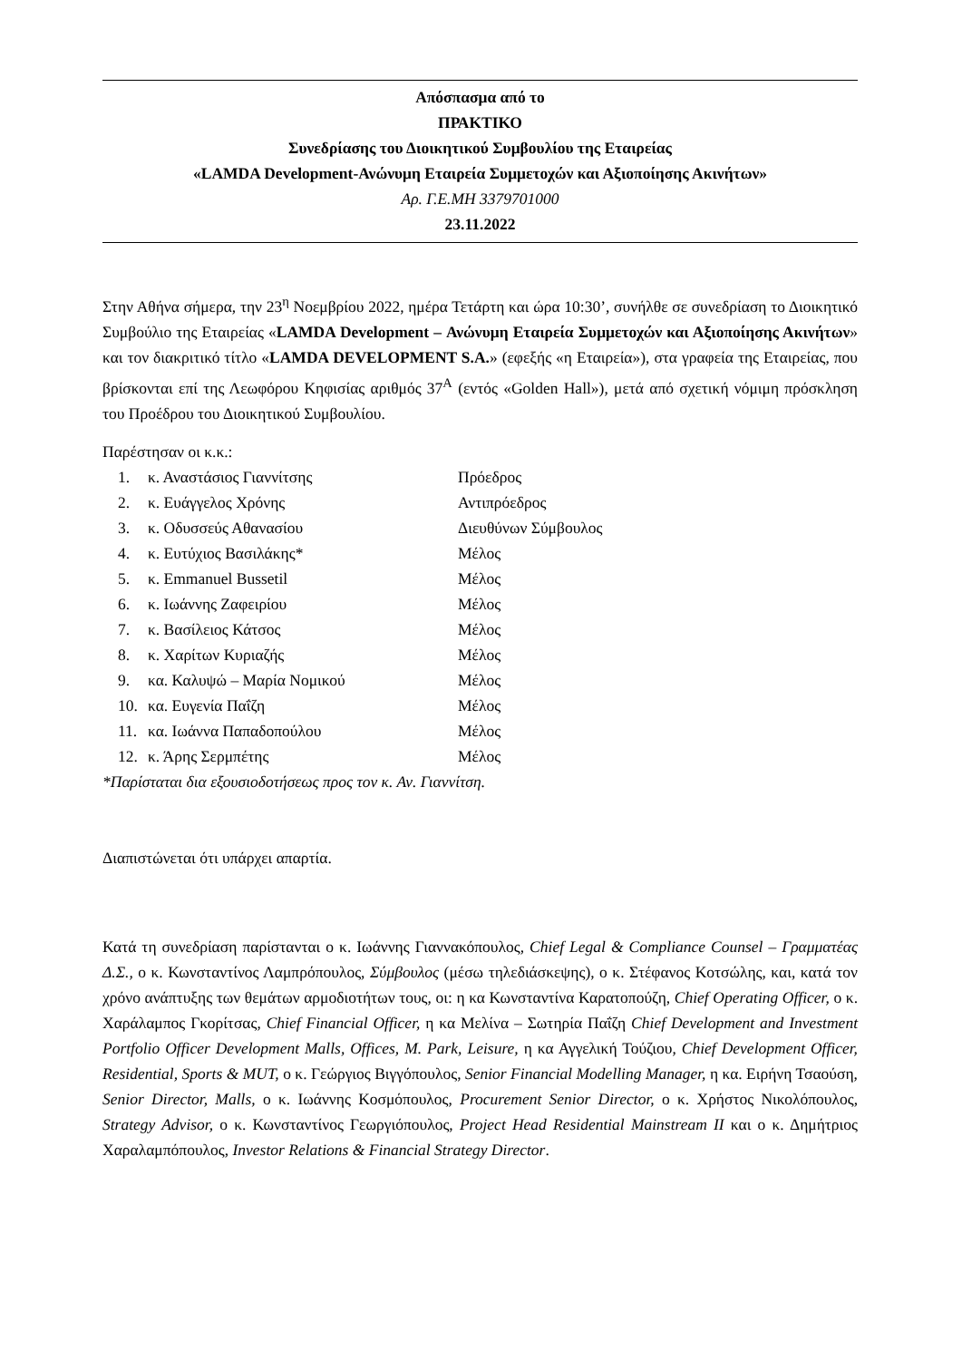Απόσπασμα από το
ΠΡΑΚΤΙΚΟ
Συνεδρίασης του Διοικητικού Συμβουλίου της Εταιρείας
«LAMDA Development-Ανώνυμη Εταιρεία Συμμετοχών και Αξιοποίησης Ακινήτων»
Αρ. Γ.Ε.ΜΗ 3379701000
23.11.2022
Στην Αθήνα σήμερα, την 23<sup>η</sup> Νοεμβρίου 2022, ημέρα Τετάρτη και ώρα 10:30’, συνήλθε σε συνεδρίαση το Διοικητικό Συμβούλιο της Εταιρείας «LAMDA Development – Ανώνυμη Εταιρεία Συμμετοχών και Αξιοποίησης Ακινήτων» και τον διακριτικό τίτλο «LAMDA DEVELOPMENT S.A.» (εφεξής «η Εταιρεία»), στα γραφεία της Εταιρείας, που βρίσκονται επί της Λεωφόρου Κηφισίας αριθμός 37<sup>Α</sup> (εντός «Golden Hall»), μετά από σχετική νόμιμη πρόσκληση του Προέδρου του Διοικητικού Συμβουλίου.
Παρέστησαν οι κ.κ.:
1. κ. Αναστάσιος Γιαννίτσης Πρόεδρος
2. κ. Ευάγγελος Χρόνης Αντιπρόεδρος
3. κ. Οδυσσεύς Αθανασίου Διευθύνων Σύμβουλος
4. κ. Ευτύχιος Βασιλάκης* Μέλος
5. κ. Emmanuel Bussetil Μέλος
6. κ. Ιωάννης Ζαφειρίου Μέλος
7. κ. Βασίλειος Κάτσος Μέλος
8. κ. Χαρίτων Κυριαζής Μέλος
9. κα. Καλυψώ – Μαρία Νομικού Μέλος
10. κα. Ευγενία Παΐζη Μέλος
11. κα. Ιωάννα Παπαδοπούλου Μέλος
12. κ. Άρης Σερμπέτης Μέλος
*Παρίσταται δια εξουσιοδοτήσεως προς τον κ. Αν. Γιαννίτση.
Διαπιστώνεται ότι υπάρχει απαρτία.
Κατά τη συνεδρίαση παρίστανται ο κ. Ιωάννης Γιαννακόπουλος, Chief Legal & Compliance Counsel – Γραμματέας Δ.Σ., ο κ. Κωνσταντίνος Λαμπρόπουλος, Σύμβουλος (μέσω τηλεδιάσκεψης), ο κ. Στέφανος Κοτσώλης, και, κατά τον χρόνο ανάπτυξης των θεμάτων αρμοδιοτήτων τους, οι: η κα Κωνσταντίνα Καρατοπούζη, Chief Operating Officer, ο κ. Χαράλαμπος Γκορίτσας, Chief Financial Officer, η κα Μελίνα – Σωτηρία Παΐζη Chief Development and Investment Portfolio Officer Development Malls, Offices, M. Park, Leisure, η κα Αγγελική Τούζιου, Chief Development Officer, Residential, Sports & MUT, ο κ. Γεώργιος Βιγγόπουλος, Senior Financial Modelling Manager, η κα. Ειρήνη Τσαούση, Senior Director, Malls, ο κ. Ιωάννης Κοσμόπουλος, Procurement Senior Director, ο κ. Χρήστος Νικολόπουλος, Strategy Advisor, ο κ. Κωνσταντίνος Γεωργιόπουλος, Project Head Residential Mainstream II και ο κ. Δημήτριος Χαραλαμπόπουλος, Investor Relations & Financial Strategy Director.